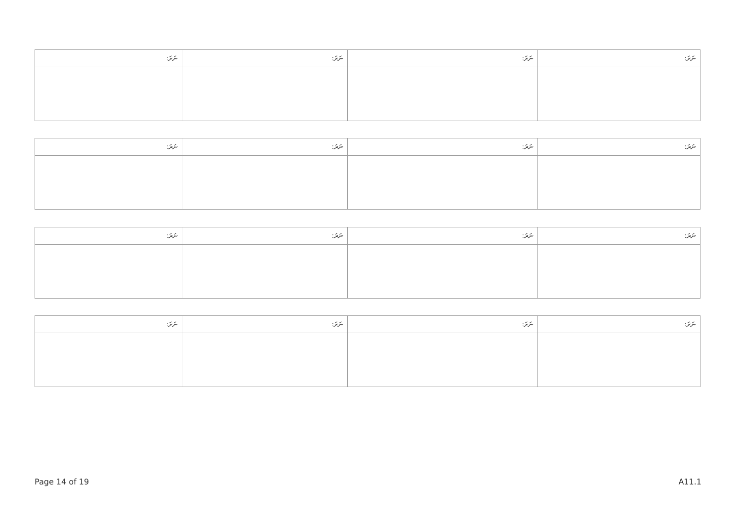| ނަރަ: | ނަރަ: | ނަރަ: | ނަރަ: |
| --- | --- | --- | --- |
| ނަރަ: | ނަރަ: | ނަރަ: | ނަރަ: |
| --- | --- | --- | --- |
| ނަރަ: | ނަރަ: | ނަރަ: | ނަރަ: |
| --- | --- | --- | --- |
| ނަރަ: | ނަރަ: | ނަރަ: | ނަރަ: |
| --- | --- | --- | --- |
Page 14 of 19 A11.1